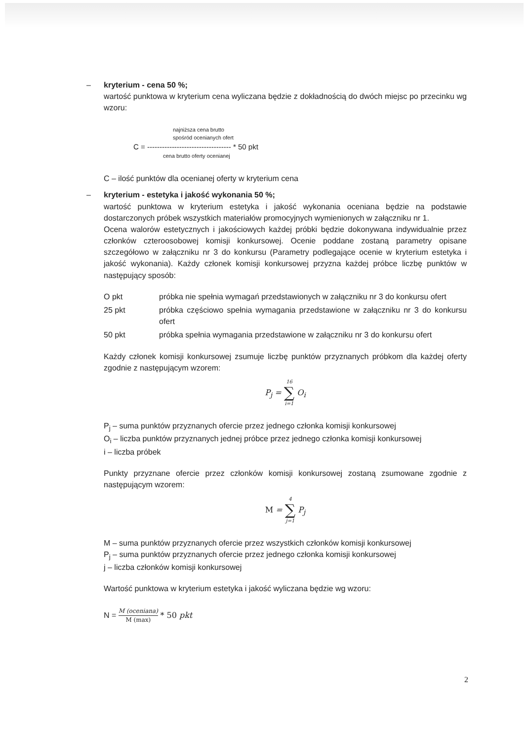– kryterium - cena 50 %;
wartość punktowa w kryterium cena wyliczana będzie z dokładnością do dwóch miejsc po przecinku wg wzoru:
najniższa cena brutto
spośród ocenianych ofert
C = ---------------------------------- * 50 pkt
cena brutto oferty ocenianej
C – ilość punktów dla ocenianej oferty w kryterium cena
– kryterium - estetyka i jakość wykonania 50 %;
wartość punktowa w kryterium estetyka i jakość wykonania oceniana będzie na podstawie dostarczonych próbek wszystkich materiałów promocyjnych wymienionych w załączniku nr 1.
Ocena walorów estetycznych i jakościowych każdej próbki będzie dokonywana indywidualnie przez członków czteroosobowej komisji konkursowej. Ocenie poddane zostaną parametry opisane szczegółowo w załączniku nr 3 do konkursu (Parametry podlegające ocenie w kryterium estetyka i jakość wykonania). Każdy członek komisji konkursowej przyzna każdej próbce liczbę punktów w następujący sposób:
O pkt próbka nie spełnia wymagań przedstawionych w załączniku nr 3 do konkursu ofert
25 pkt próbka częściowo spełnia wymagania przedstawione w załączniku nr 3 do konkursu ofert
50 pkt próbka spełnia wymagania przedstawione w załączniku nr 3 do konkursu ofert
Każdy członek komisji konkursowej zsumuje liczbę punktów przyznanych próbkom dla każdej oferty zgodnie z następującym wzorem:
P<sub>j</sub> = 16 ∑ i=1 O<sub>i</sub>
P<sub>j</sub> – suma punktów przyznanych ofercie przez jednego członka komisji konkursowej
O<sub>i</sub> – liczba punktów przyznanych jednej próbce przez jednego członka komisji konkursowej
i – liczba próbek
Punkty przyznane ofercie przez członków komisji konkursowej zostaną zsumowane zgodnie z następującym wzorem:
M = 4 ∑ j=1 P<sub>j</sub>
M – suma punktów przyznanych ofercie przez wszystkich członków komisji konkursowej
P<sub>j</sub> – suma punktów przyznanych ofercie przez jednego członka komisji konkursowej
j – liczba członków komisji konkursowej
Wartość punktowa w kryterium estetyka i jakość wyliczana będzie wg wzoru:
N = M (oceniana) M (max) * 50 pkt
2